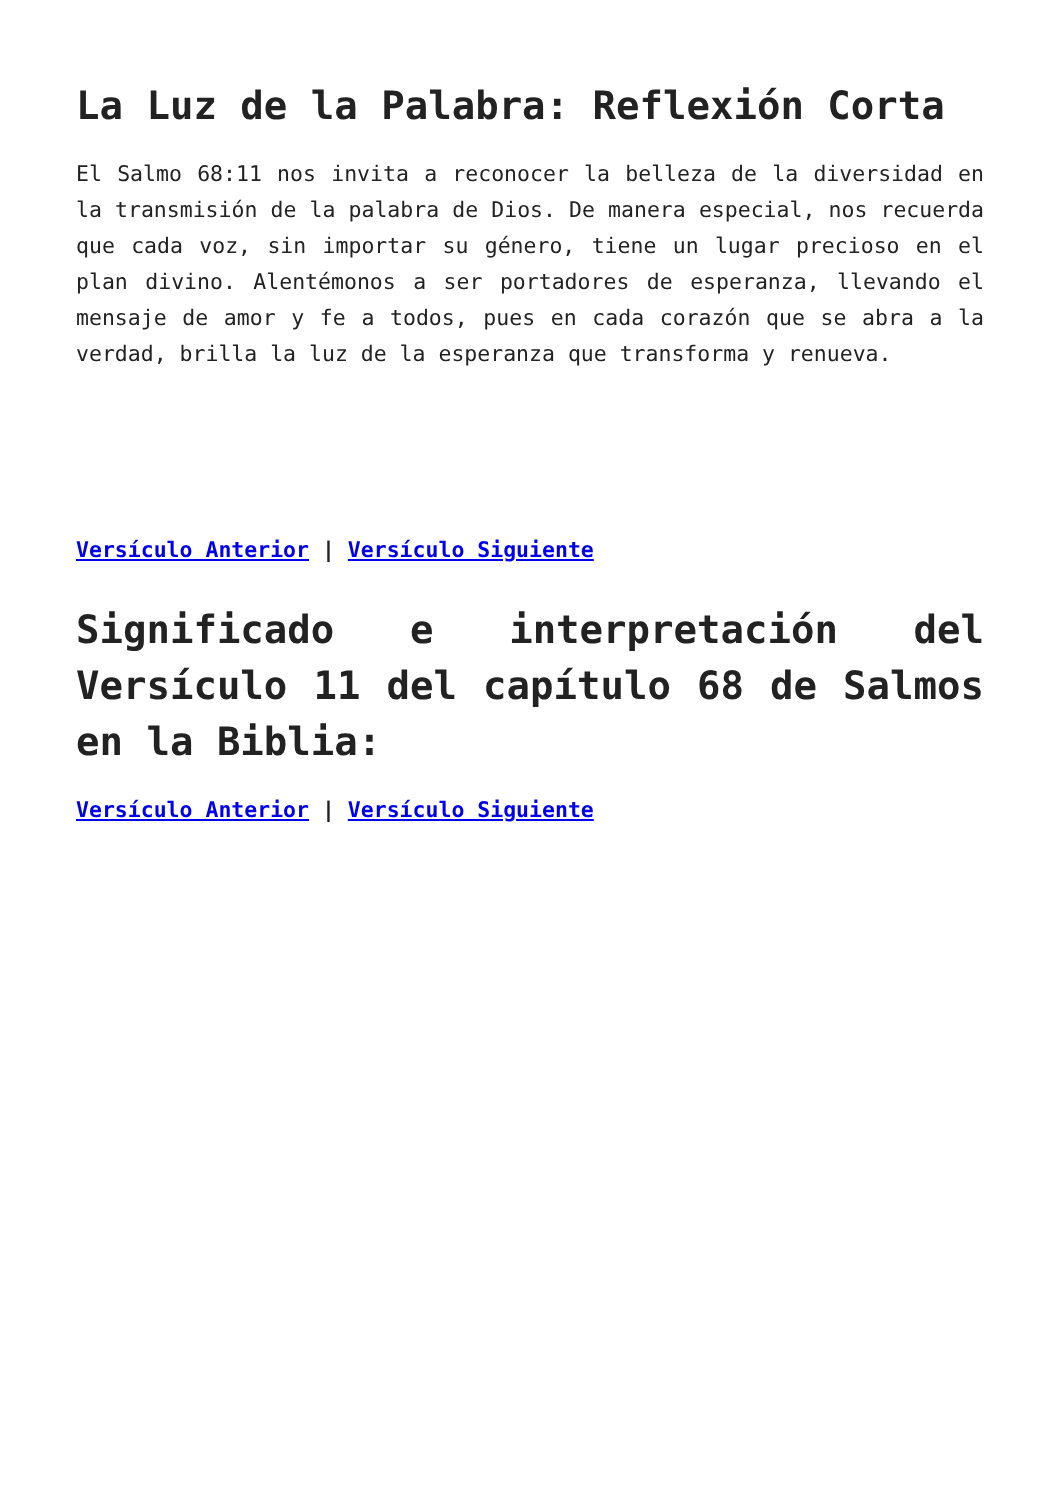La Luz de la Palabra: Reflexión Corta
El Salmo 68:11 nos invita a reconocer la belleza de la diversidad en la transmisión de la palabra de Dios. De manera especial, nos recuerda que cada voz, sin importar su género, tiene un lugar precioso en el plan divino. Alentémonos a ser portadores de esperanza, llevando el mensaje de amor y fe a todos, pues en cada corazón que se abra a la verdad, brilla la luz de la esperanza que transforma y renueva.
Versículo Anterior | Versículo Siguiente
Significado e interpretación del Versículo 11 del capítulo 68 de Salmos en la Biblia:
Versículo Anterior | Versículo Siguiente